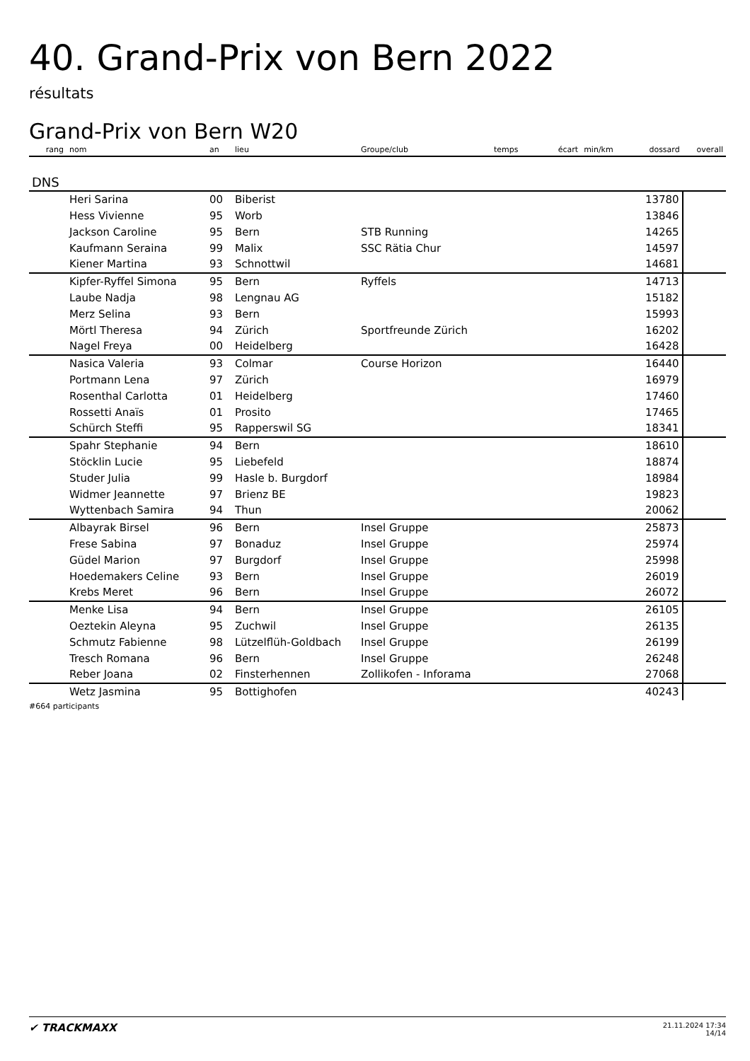40. Grand-Prix von Bern 2022
résultats
Grand-Prix von Bern W20
| rang | nom | an | lieu | Groupe/club | temps | écart | min/km | dossard | overall |
| --- | --- | --- | --- | --- | --- | --- | --- | --- | --- |
| DNS | | | | | | | | | |
| | Heri Sarina | 00 | Biberist | | | | | 13780 | |
| | Hess Vivienne | 95 | Worb | | | | | 13846 | |
| | Jackson Caroline | 95 | Bern | STB Running | | | | 14265 | |
| | Kaufmann Seraina | 99 | Malix | SSC Rätia Chur | | | | 14597 | |
| | Kiener Martina | 93 | Schnottwil | | | | | 14681 | |
| | Kipfer-Ryffel Simona | 95 | Bern | Ryffels | | | | 14713 | |
| | Laube Nadja | 98 | Lengnau AG | | | | | 15182 | |
| | Merz Selina | 93 | Bern | | | | | 15993 | |
| | Mörtl Theresa | 94 | Zürich | Sportfreunde Zürich | | | | 16202 | |
| | Nagel Freya | 00 | Heidelberg | | | | | 16428 | |
| | Nasica Valeria | 93 | Colmar | Course Horizon | | | | 16440 | |
| | Portmann Lena | 97 | Zürich | | | | | 16979 | |
| | Rosenthal Carlotta | 01 | Heidelberg | | | | | 17460 | |
| | Rossetti Anaïs | 01 | Prosito | | | | | 17465 | |
| | Schürch Steffi | 95 | Rapperswil SG | | | | | 18341 | |
| | Spahr Stephanie | 94 | Bern | | | | | 18610 | |
| | Stöcklin Lucie | 95 | Liebefeld | | | | | 18874 | |
| | Studer Julia | 99 | Hasle b. Burgdorf | | | | | 18984 | |
| | Widmer Jeannette | 97 | Brienz BE | | | | | 19823 | |
| | Wyttenbach Samira | 94 | Thun | | | | | 20062 | |
| | Albayrak Birsel | 96 | Bern | Insel Gruppe | | | | 25873 | |
| | Frese Sabina | 97 | Bonaduz | Insel Gruppe | | | | 25974 | |
| | Güdel Marion | 97 | Burgdorf | Insel Gruppe | | | | 25998 | |
| | Hoedemakers Celine | 93 | Bern | Insel Gruppe | | | | 26019 | |
| | Krebs Meret | 96 | Bern | Insel Gruppe | | | | 26072 | |
| | Menke Lisa | 94 | Bern | Insel Gruppe | | | | 26105 | |
| | Oeztekin Aleyna | 95 | Zuchwil | Insel Gruppe | | | | 26135 | |
| | Schmutz Fabienne | 98 | Lützelflüh-Goldbach | Insel Gruppe | | | | 26199 | |
| | Tresch Romana | 96 | Bern | Insel Gruppe | | | | 26248 | |
| | Reber Joana | 02 | Finsterhennen | Zollikofen - Inforama | | | | 27068 | |
| | Wetz Jasmina | 95 | Bottighofen | | | | | 40243 | |
#664 participants
✔ TRACKMAXX 21.11.2024 17:34
14/14